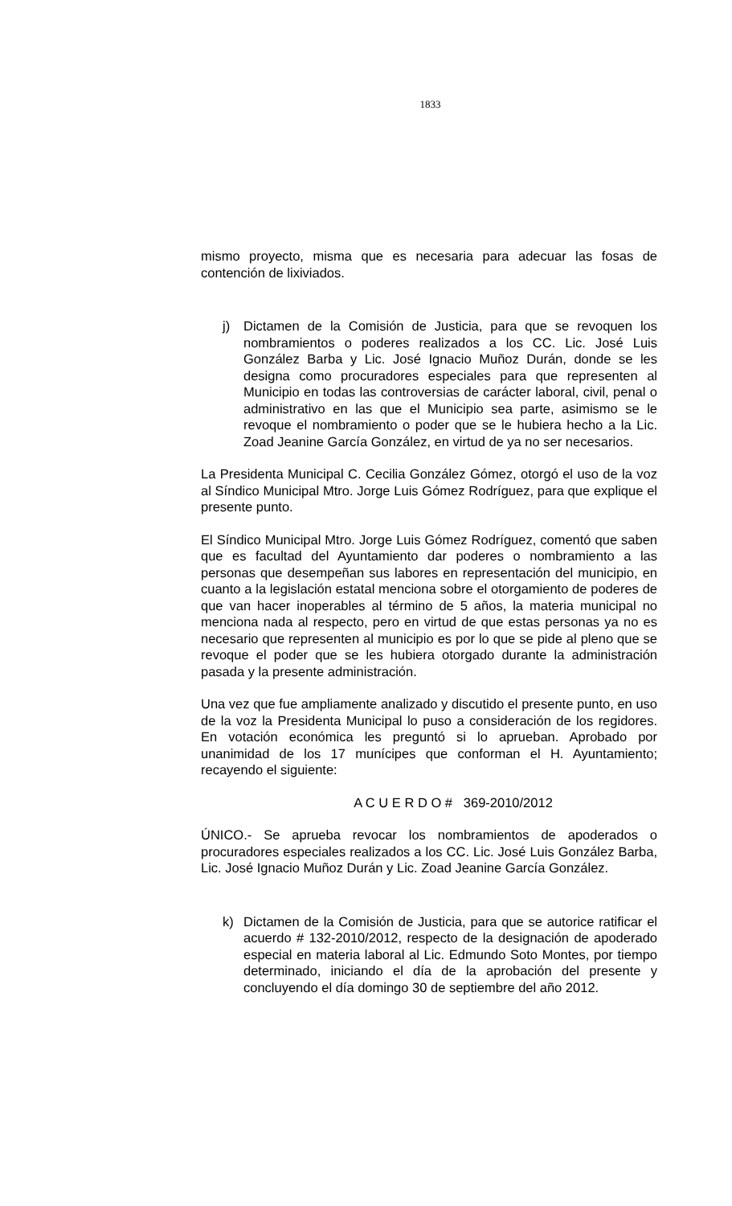1833
mismo proyecto, misma que es necesaria para adecuar las fosas de contención de lixiviados.
j) Dictamen de la Comisión de Justicia, para que se revoquen los nombramientos o poderes realizados a los CC. Lic. José Luis González Barba y Lic. José Ignacio Muñoz Durán, donde se les designa como procuradores especiales para que representen al Municipio en todas las controversias de carácter laboral, civil, penal o administrativo en las que el Municipio sea parte, asimismo se le revoque el nombramiento o poder que se le hubiera hecho a la Lic. Zoad Jeanine García González, en virtud de ya no ser necesarios.
La Presidenta Municipal C. Cecilia González Gómez, otorgó el uso de la voz al Síndico Municipal Mtro. Jorge Luis Gómez Rodríguez, para que explique el presente punto.
El Síndico Municipal Mtro. Jorge Luis Gómez Rodríguez, comentó que saben que es facultad del Ayuntamiento dar poderes o nombramiento a las personas que desempeñan sus labores en representación del municipio, en cuanto a la legislación estatal menciona sobre el otorgamiento de poderes de que van hacer inoperables al término de 5 años, la materia municipal no menciona nada al respecto, pero en virtud de que estas personas ya no es necesario que representen al municipio es por lo que se pide al pleno que se revoque el poder que se les hubiera otorgado durante la administración pasada y la presente administración.
Una vez que fue ampliamente analizado y discutido el presente punto, en uso de la voz la Presidenta Municipal lo puso a consideración de los regidores. En votación económica les preguntó si lo aprueban. Aprobado por unanimidad de los 17 munícipes que conforman el H. Ayuntamiento; recayendo el siguiente:
A C U E R D O # 369-2010/2012
ÚNICO.- Se aprueba revocar los nombramientos de apoderados o procuradores especiales realizados a los CC. Lic. José Luis González Barba, Lic. José Ignacio Muñoz Durán y Lic. Zoad Jeanine García González.
k) Dictamen de la Comisión de Justicia, para que se autorice ratificar el acuerdo # 132-2010/2012, respecto de la designación de apoderado especial en materia laboral al Lic. Edmundo Soto Montes, por tiempo determinado, iniciando el día de la aprobación del presente y concluyendo el día domingo 30 de septiembre del año 2012.